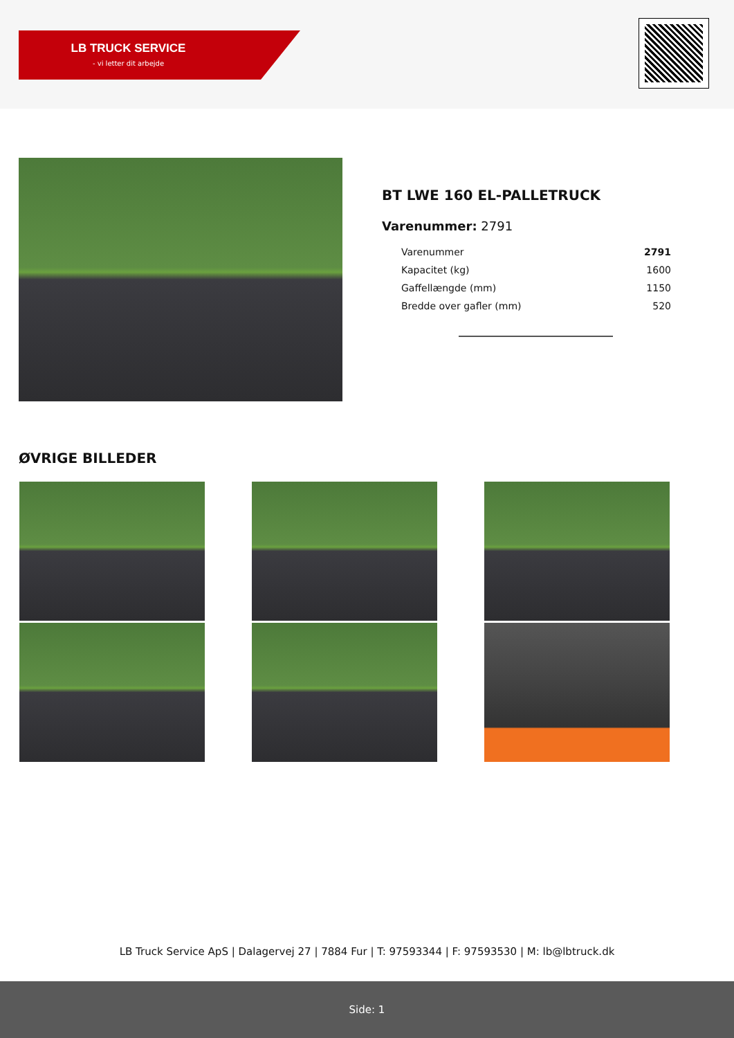LB TRUCK SERVICE
- vi letter dit arbejde
BT LWE 160 EL-PALLETRUCK
Varenummer: 2791
| Varenummer | 2791 |
| Kapacitet (kg) | 1600 |
| Gaffellængde (mm) | 1150 |
| Bredde over gafler (mm) | 520 |
ØVRIGE BILLEDER
LB Truck Service ApS | Dalagervej 27 | 7884 Fur | T: 97593344 | F: 97593530 | M: lb@lbtruck.dk
Side: 1